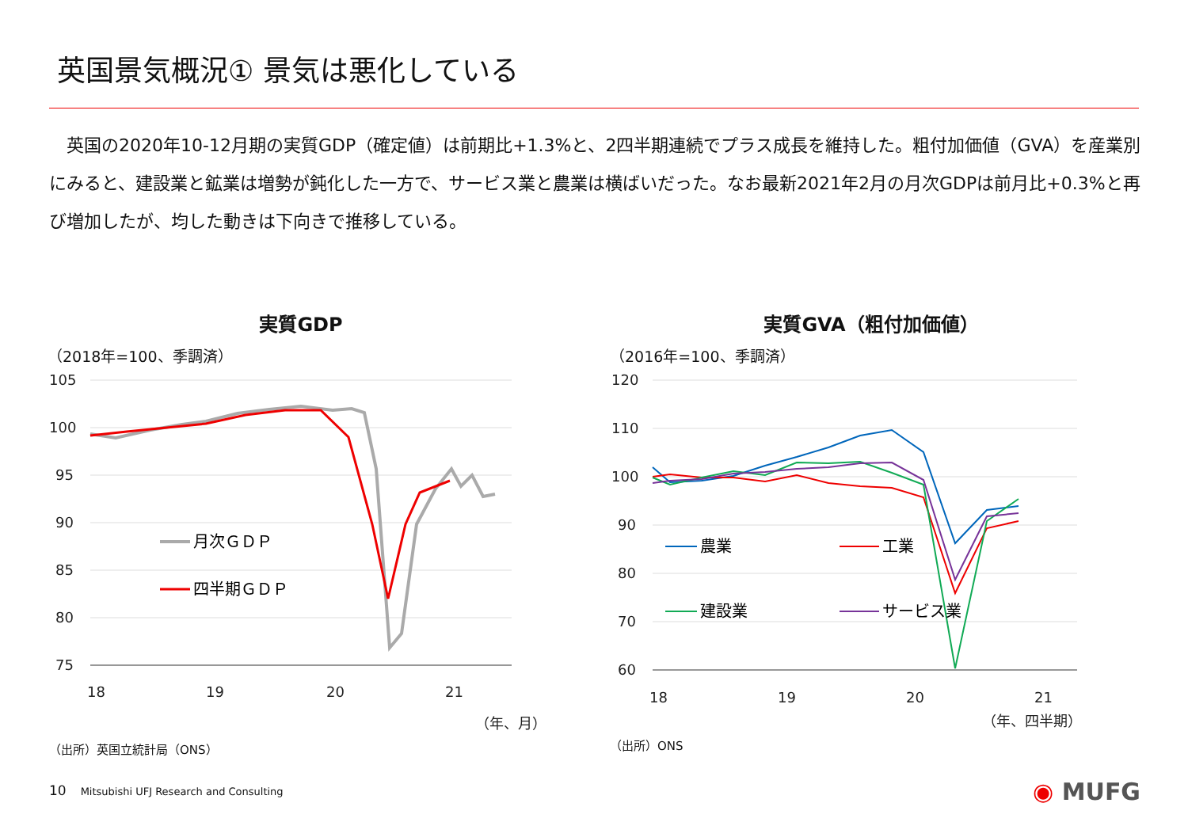英国景気概況① 景気は悪化している
　英国の2020年10-12月期の実質GDP（確定値）は前期比+1.3%と、2四半期連続でプラス成長を維持した。粗付加価値（GVA）を産業別にみると、建設業と鉱業は増勢が鈍化した一方で、サービス業と農業は横ばいだった。なお最新2021年2月の月次GDPは前月比+0.3%と再び増加したが、均した動きは下向きで推移している。
実質GDP
（2018年=100、季調済）
105
100
95
90
85
80
75
18
19
20
21
（年、月）
月次ＧＤＰ
四半期ＧＤＰ
（出所）英国立統計局（ONS）
実質GVA（粗付加価値）
（2016年=100、季調済）
120
110
100
90
80
70
60
18
19
20
21
（年、四半期）
農業
工業
建設業
サービス業
（出所）ONS
10 Mitsubishi UFJ Research and Consulting
◉ MUFG